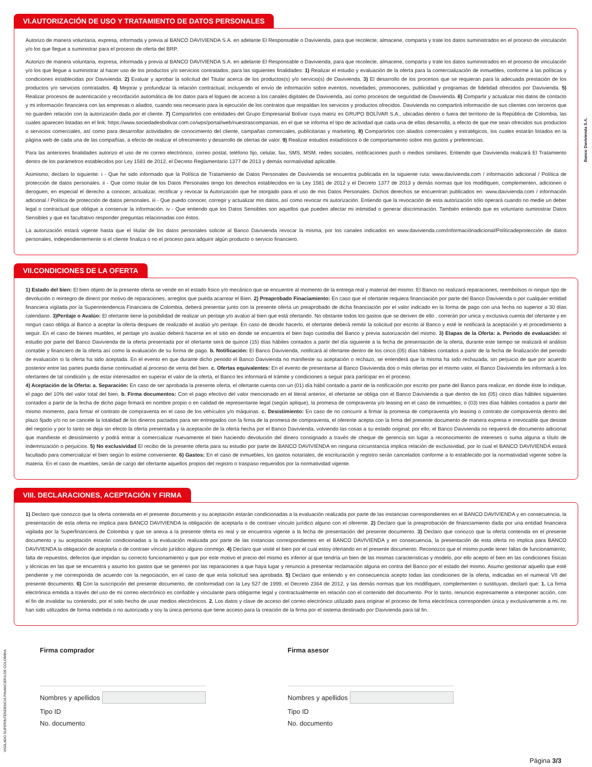Banco Davivienda S.A.
VIGILADO SUPERINTENDENCIA FINANCIERA DE COLOMBIA
VI.AUTORIZACIÓN DE USO Y TRATAMIENTO DE DATOS PERSONALES
Autorizo de manera voluntaria, expresa, informada y previa al BANCO DAVIVIENDA S.A. en adelante El Responsable o Davivienda, para que recolecte, almacene, comparta y trate los datos suministrados en el proceso de vinculación y/o los que llegue a suministrar para el proceso de oferta del BRP.
Autorizo de manera voluntaria, expresa, informada y previa al BANCO DAVIVIENDA S.A. en adelante El Responsable o Davivienda, para que recolecte, almacene, comparta y trate los datos suministrados en el proceso de vinculación y/o los que llegue a suministrar al hacer uso de los productos y/o servicios contratados, para las siguientes finalidades: 1) Realizar el estudio y evaluación de la oferta para la comercialización de inmuebles, conforme a las políticas y condiciones establecidas por Davivienda. 2) Evaluar y aprobar la solicitud del Titular acerca de los productos(s) y/o servicio(s) de Davivienda. 3) El desarrollo de los procesos que se requieran para la adecuada prestación de los productos y/o servicios contratados. 4) Mejorar y profundizar la relación contractual, incluyendo el envío de información sobre eventos, novedades, promociones, publicidad y programas de fidelidad ofrecidos por Davivienda. 5) Realizar procesos de autenticación y recordación automática de los datos para el logueo de acceso a los canales digitales de Davivienda, así como procesos de seguridad de Davivienda. 6) Compartir y actualizar mis datos de contacto y mi información financiera con las empresas o aliados, cuando sea necesario para la ejecución de los contratos que respaldan los servicios y productos ofrecidos. Davivienda no compartirá información de sus clientes con terceros que no guarden relación con la autorización dada por el cliente. 7) Compartirlos con entidades del Grupo Empresarial Bolívar cuya matriz es GRUPO BOLÍVAR S.A., ubicadas dentro o fuera del territorio de la República de Colombia, las cuales aparecen listadas en el link: https://www.sociedadesbolivar.com.co/wps/portal/web/nuestrascompanias, en el que se informa el tipo de actividad que cada una de ellas desarrolla, a efecto de que me sean ofrecidos sus productos o servicios comerciales, así como para desarrollar actividades de conocimiento del cliente, campañas comerciales, publicitarias y marketing. 8) Compartirlos con aliados comerciales y estratégicos, los cuales estarán listados en la página web de cada una de las compañías, a efecto de realizar el ofrecimiento y desarrollo de ofertas de valor. 9) Realizar estudios estadísticos o de comportamiento sobre mis gustos y preferencias.
Para las anteriores finalidades autorizo el uso de mi correo electrónico, correo postal, teléfono fijo, celular, fax, SMS, MSM, redes sociales, notificaciones push o medios similares. Entiendo que Davivienda realizará El Tratamiento dentro de los parámetros establecidos por Ley 1581 de 2012, el Decreto Reglamentario 1377 de 2013 y demás normatividad aplicable.
Asimismo, declaro lo siguiente: i - Que he sido informado que la Política de Tratamiento de Datos Personales de Davivienda se encuentra publicada en la siguiente ruta: www.davivienda.com / información adicional / Política de protección de datos personales. ii - Que como titular de los Datos Personales tengo los derechos establecidos en la Ley 1581 de 2012 y el Decreto 1377 de 2013 y demás normas que los modifiquen, complementen, adicionen o deroguen, en especial el derecho a conocer, actualizar, rectificar y revocar la Autorización que he otorgado para el uso de mis Datos Personales. Dichos derechos se encuentran publicados en: www.davivienda.com / información adicional / Política de protección de datos personales. iii - Que puedo conocer, corregir y actualizar mis datos, así como revocar mi autorización. Entiendo que la revocación de esta autorización sólo operará cuando no medie un deber legal o contractual que obligue a conservar la información. iv - Que entiendo que los Datos Sensibles son aquellos que pueden afectar mi intimidad o generar discriminación. También entiendo que es voluntario suministrar Datos Sensibles y que es facultativo responder preguntas relacionadas con éstos.
La autorización estará vigente hasta que el titular de los datos personales solicite al Banco Davivienda revocar la misma, por los canales indicados en www.davivienda.com/informaciónadicional/Políticadeprotección de datos personales, independientemente si el cliente finaliza o no el proceso para adquirir algún producto o servicio financiero.
VII.CONDICIONES DE LA OFERTA
1) Estado del bien: El bien objeto de la presente oferta se vende en el estado fisico y/o mecánico que se encuentre al momento de la entrega real y material del mismo. El Banco no realizará reparaciones, reembolsos ni ningun tipo de devolución o reintegro de dinero por motivo de reparaciones, arreglos que pueda acarrear el Bien. 2) Preaprobado Finaciamiento: En caso que el ofertante requiera financiación por parte del Banco Davivienda o por cualquier entidad financiera vigilada por la Superintendencia Financiera de Colombia, deberá presentar junto con la presente oferta un preaprobado de dicha financiación por el valor indicado en la forma de pago con una fecha no superior a 30 días calendario. 3)Peritaje o Avalúo: El ofertante tiene la posibilidad de realizar un peritaje y/o avalúo al bien que está ofertando. No obstante todos los gastos que se deriven de ello , correrán por unica y exclusiva cuenta del ofertante y en ningun caso obliga al Banco a aceptar la oferta despues de realizado el avalúo y/o peritaje. En caso de decidir hacerlo, el ofertante deberá remitir la solicitud por escrito al Banco y esté le notificará la aceptación y el procedimiento a seguir. En el caso de bienes muebles, el peritaje y/o avalúo deberá hacerse en el sitio en donde se encuentra el bien bajo custodia del Banco y previa autorización del mismo. 3) Etapas de la Oferta: a. Periodo de evaluación: el estudio por parte del Banco Davivienda de la oferta presentada por el ofertante será de quince (15) días hábiles contados a partir del día siguiente a la fecha de presentación de la oferta, durante este tiempo se realizará el análisis contable y financiero de la oferta así como la evaluación de su forma de pago. b. Notificación: El Banco Davivienda, notificará al ofertante dentro de los cinco (05) días hábiles contados a partir de la fecha de finalización del periodo de evaluación si la oferta ha sido aceptada. En el evento en que durante dicho periodo el Banco Davivienda no manifieste su aceptación o rechazo, se entenderá que la misma ha sido rechazada, sin perjuicio de que por acuerdo posterior entre las partes pueda darse continuidad al proceso de venta del bien. c. Ofertas equivalentes: En el evento de presentarse al Banco Davivienda dos o más ofertas por el mismo valor, el Banco Davivienda les informará a los ofertantes de tal condición y, de estar interesados en superar el valor de la oferta, el Banco les informará el trámite y condiciones a seguir para participar en el proceso.
4) Aceptación de la Oferta: a. Separación: En caso de ser aprobada la presente oferta, el ofertante cuenta con un (01) día hábil contado a partir de la notificación por escrito por parte del Banco para realizar, en donde éste lo indique, el pago del 10% del valor total del bien. b. Firma documentos: Con el pago efectivo del valor mencionado en el literal anterior, el ofertante se obliga con el Banco Davivienda a que dentro de los (05) cinco días hábiles siguientes contados a partir de la fecha de dicho pago firmará en nombre propio o en calidad de representante legal (según aplique), la promesa de compraventa y/o leasing en el caso de inmuebles; o (03) tres días hábiles contados a partir del mismo momento, para firmar el contrato de compraventa en el caso de los vehículos y/o máquinas. c. Desistimiento: En caso de no concurrir a firmar la promesa de compraventa y/o leasing o contrato de compraventa dentro del plazo fijado y/o no se cancele la totalidad de los dineros pactados para ser entregados con la firma de la promesa de compraventa, el oferente acepta con la firma del presente documento de manera expresa e irrevocable que desiste del negocio y por lo tanto se deja sin efecto la oferta presentada y la aceptación de la oferta hecha por el Banco Davivienda, volviendo las cosas a su estado original; por ello, el Banco Davivienda no requerirá de documento adicional que manifieste el desistimiento y podrá entrar a comercializar nuevamente el bien haciendo devolución del dinero consignado a través de cheque de gerencia sin lugar a reconocimiento de intereses o suma alguna a título de indemnización o perjuicios. 5) No exclusividad El recibo de la presente oferta para su estudio por parte de BANCO DAVIVIENDA en ninguna circunstancia implica relación de exclusividad, por lo cual el BANCO DAVIVIENDA estará facultado para comercializar el bien según lo estime conveniente. 6) Gastos: En el caso de inmuebles, los gastos notariales, de escrituración y registro serán cancelados conforme a lo establecido por la normatividad vigente sobre la materia. En el caso de muebles, serán de cargo del ofertante aquellos propios del registro o traspaso requeridos por la normatividad vigente.
VIII. DECLARACIONES, ACEPTACIÓN Y FIRMA
1) Declaro que conozco que la oferta contenida en el presente documento y su aceptación estarán condicionadas a la evaluación realizada por parte de las instancias correspondientes en el BANCO DAVIVIENDA y en consecuencia, la presentación de esta oferta no implica para BANCO DAVIVIENDA la obligación de aceptarla o de contraer vínculo jurídico alguno con el oferente. 2) Declaro que la preaprobación de financiamiento dada por una entidad financiera vigilada por la Superfinanciera de Colombia y que se anexa a la presente oferta es real y se encuentra vigente a la fecha de presentación del presente documento. 3) Declaro que conozco que la oferta contenida en el presente documento y su aceptación estarán condicionadas a la evaluación realizada por parte de las instancias correspondientes en el BANCO DAVIVIENDA y en consecuencia, la presentación de esta oferta no implica para BANCO DAVIVIENDA la obligación de aceptarla o de contraer vínculo jurídico alguno conmigo. 4) Declaro que visité el bien por el cual estoy ofertando en el presente documento. Reconozco que el mismo puede tener fallas de funcionamiento, falta de repuestos, defectos que impidan su correcto funcionamiento y que por este motivo el precio del mismo es inferior al que tendría un bien de las mismas caracteristicas y modelo, por ello acepto el bien en las condiciones físicas y técnicas en las que se encuentra y asumo los gastos que se generen por las reparaciones a que haya lugar y renuncio a presentar reclamación alguna en contra del Banco por el estado del mismo. Asumo gestionar aquello que esté pendiente y me corresponda de acuerdo con la negociación, en el caso de que esta solicitud sea aprobada. 5) Declaro que entiendo y en consecuencia acepto todas las condiciones de la oferta, indicadas en el numeral VII del presente documento. 6) Con la suscripción del presente documento, de conformidad con la Ley 527 de 1999, el Decreto 2364 de 2012, y las demás normas que los modifiquen, complementen o sustituyan, declaró que: 1. La firma electrónica emitida a través del uso de mi correo electrónico es confiable y vinculante para obligarme legal y contractualmente en relación con el contenido del documento. Por lo tanto, renuncio expresamente a interponer acción, con el fin de invalidar su contenido, por el solo hecho de usar medios electrónicos. 2. Los datos y clave de acceso del correo electrónico utilizado para originar el proceso de firma electrónica corresponden única y exclusivamente a mi, no han sido utilizados de forma indebida o no autorizada y soy la única persona que tiene acceso para la creación de la firma por el sistema destinado por Davivienda para tal fin.
Firma comprador
Nombres y apellidos
Tipo ID
No. documento
Firma asesor
Nombres y apellidos
Tipo ID
No. documento
Página 3/3